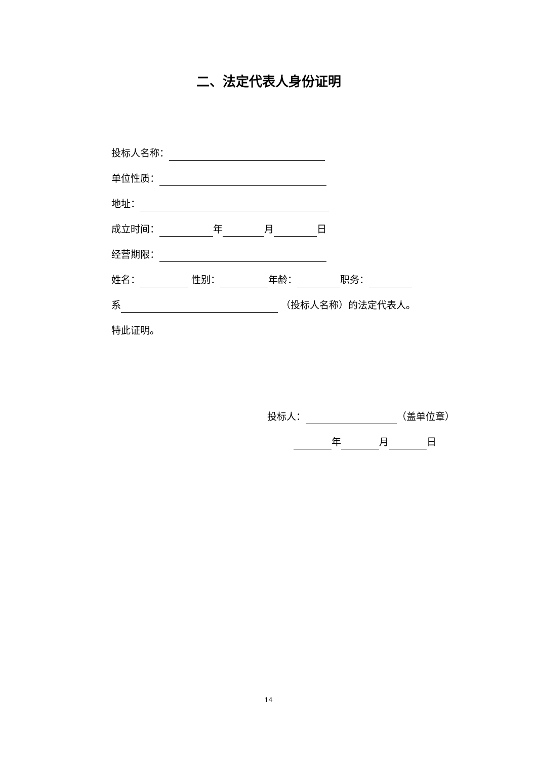二、法定代表人身份证明
投标人名称：
单位性质：
地址：
成立时间： 年 月 日
经营期限：
姓名： 性别： 年龄： 职务：
系 （投标人名称）的法定代表人。
特此证明。
投标人： （盖单位章）
年 月 日
14